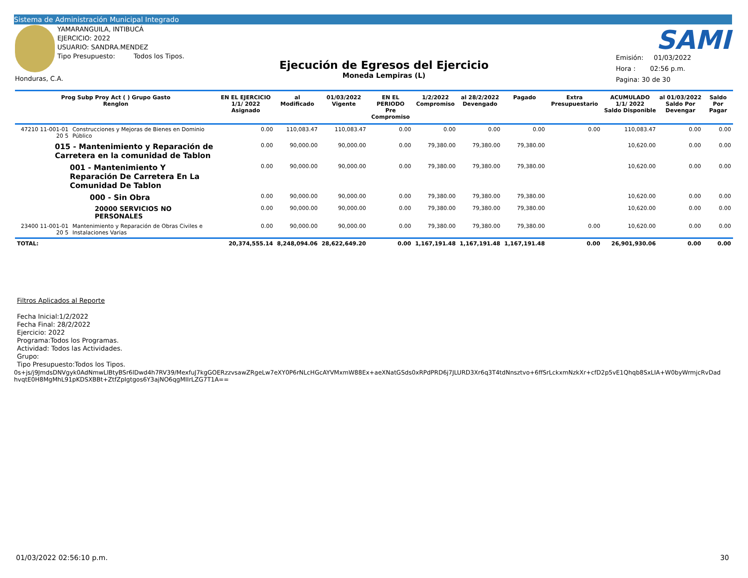Sistema de Administración Municipal Integrado
YAMARANGUILA, INTIBUCÁ
EJERCICIO: 2022
USUARIO: SANDRA.MENDEZ
Tipo Presupuesto: Todos los Tipos.
Honduras, C.A.
Ejecución de Egresos del Ejercicio
Moneda Lempiras (L)
SAMI
Emisión: 01/03/2022
Hora : 02:56 p.m.
Pagina: 30 de 30
| Prog Subp Proy Act ( ) Grupo Gasto Renglon | | EN EL EJERCICIO 1/1/ 2022 Asignado | al Modificado | 01/03/2022 Vigente | EN EL PERIODO Pre Compromiso | 1/2/2022 Compromiso | al 28/2/2022 Devengado | Pagado | Extra Presupuestario | ACUMULADO 1/1/ 2022 Saldo Disponible | al 01/03/2022 Saldo Por Devengar | Saldo Por Pagar |
| --- | --- | --- | --- | --- | --- | --- | --- | --- | --- | --- | --- | --- |
| 47210 11-001-01 20 5 | Construcciones y Mejoras de Bienes en Dominio Público | 0.00 | 110,083.47 | 110,083.47 | 0.00 | 0.00 | 0.00 | 0.00 | 0.00 | 110,083.47 | 0.00 | 0.00 |
| 015 - Mantenimiento y Reparación de Carretera en la comunidad de Tablon | | 0.00 | 90,000.00 | 90,000.00 | 0.00 | 79,380.00 | 79,380.00 | 79,380.00 | | 10,620.00 | 0.00 | 0.00 |
| 001 - Mantenimiento Y Reparación De Carretera En La Comunidad De Tablon | | 0.00 | 90,000.00 | 90,000.00 | 0.00 | 79,380.00 | 79,380.00 | 79,380.00 | | 10,620.00 | 0.00 | 0.00 |
| 000 - Sin Obra | | 0.00 | 90,000.00 | 90,000.00 | 0.00 | 79,380.00 | 79,380.00 | 79,380.00 | | 10,620.00 | 0.00 | 0.00 |
| 20000 SERVICIOS NO PERSONALES | | 0.00 | 90,000.00 | 90,000.00 | 0.00 | 79,380.00 | 79,380.00 | 79,380.00 | | 10,620.00 | 0.00 | 0.00 |
| 23400 11-001-01 20 5 | Mantenimiento y Reparación de Obras Civiles e Instalaciones Varias | 0.00 | 90,000.00 | 90,000.00 | 0.00 | 79,380.00 | 79,380.00 | 79,380.00 | 0.00 | 10,620.00 | 0.00 | 0.00 |
| TOTAL: | | 20,374,555.14 | 8,248,094.06 | 28,622,649.20 | 0.00 | 1,167,191.48 | 1,167,191.48 | 1,167,191.48 | 0.00 | 26,901,930.06 | 0.00 | 0.00 |
Filtros Aplicados al Reporte
Fecha Inicial:1/2/2022
Fecha Final: 28/2/2022
Ejercicio: 2022
Programa:Todos los Programas.
Actividad: Todos las Actividades.
Grupo:
Tipo Presupuesto:Todos los Tipos.
0s+js/j9JmdsDNVgyk0AdNmwLlBtyBSr6lDwd4h7RV39/MexfuJ7kgGOERzzvsawZRgeLw7eXY0P6rNLcHGcAYVMxmW88Ex+aeXNatGSds0xRPdPRD6j7JLURD3Xr6q3T4tdNnsztvo+6ffSrLckxmNzkXr+cfD2p5vE1Qhqb8SxLIA+W0byWrmjcRvDad hvqtE0H8MgMhL91pKDSXBBt+ZtfZpIgtgos6Y3ajNO6qgMIIrLZG7T1A==
01/03/2022 02:56:10 p.m. 30